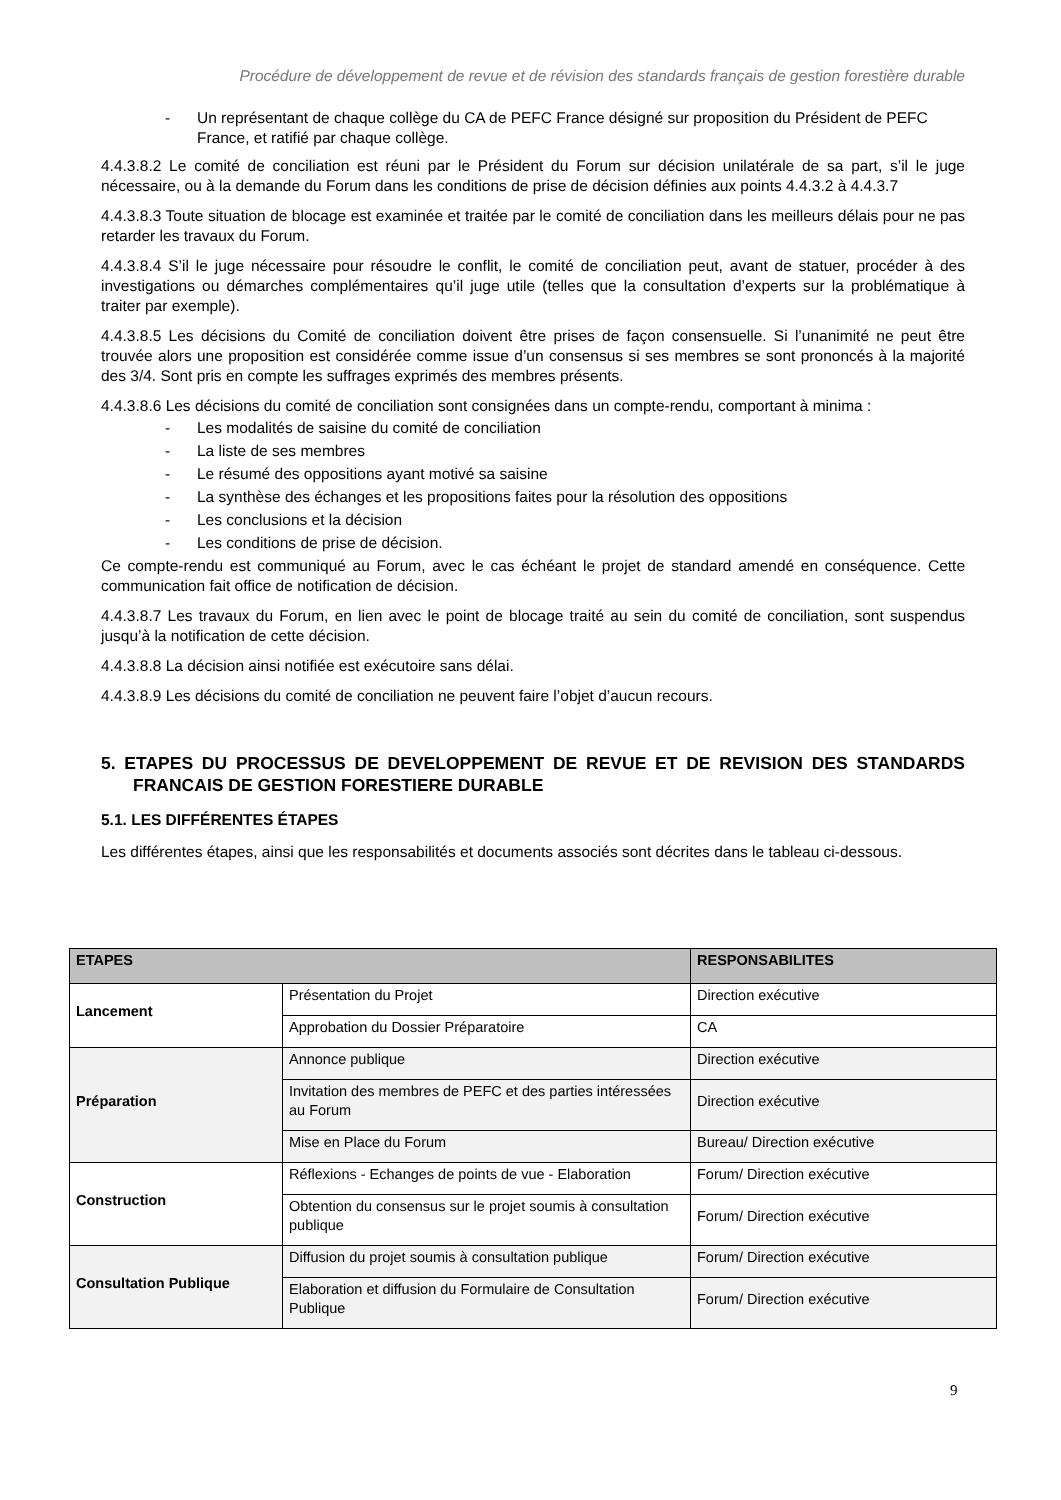Procédure de développement de revue et de révision des standards français de gestion forestière durable
- Un représentant de chaque collège du CA de PEFC France désigné sur proposition du Président de PEFC France, et ratifié par chaque collège.
4.4.3.8.2 Le comité de conciliation est réuni par le Président du Forum sur décision unilatérale de sa part, s’il le juge nécessaire, ou à la demande du Forum dans les conditions de prise de décision définies aux points 4.4.3.2 à 4.4.3.7
4.4.3.8.3 Toute situation de blocage est examinée et traitée par le comité de conciliation dans les meilleurs délais pour ne pas retarder les travaux du Forum.
4.4.3.8.4 S’il le juge nécessaire pour résoudre le conflit, le comité de conciliation peut, avant de statuer, procéder à des investigations ou démarches complémentaires qu’il juge utile (telles que la consultation d’experts sur la problématique à traiter par exemple).
4.4.3.8.5 Les décisions du Comité de conciliation doivent être prises de façon consensuelle. Si l’unanimité ne peut être trouvée alors une proposition est considérée comme issue d’un consensus si ses membres se sont prononcés à la majorité des 3/4. Sont pris en compte les suffrages exprimés des membres présents.
4.4.3.8.6 Les décisions du comité de conciliation sont consignées dans un compte-rendu, comportant à minima :
- Les modalités de saisine du comité de conciliation
- La liste de ses membres
- Le résumé des oppositions ayant motivé sa saisine
- La synthèse des échanges et les propositions faites pour la résolution des oppositions
- Les conclusions et la décision
- Les conditions de prise de décision.
Ce compte-rendu est communiqué au Forum, avec le cas échéant le projet de standard amendé en conséquence. Cette communication fait office de notification de décision.
4.4.3.8.7 Les travaux du Forum, en lien avec le point de blocage traité au sein du comité de conciliation, sont suspendus jusqu’à la notification de cette décision.
4.4.3.8.8 La décision ainsi notifiée est exécutoire sans délai.
4.4.3.8.9 Les décisions du comité de conciliation ne peuvent faire l’objet d’aucun recours.
5. ETAPES DU PROCESSUS DE DEVELOPPEMENT DE REVUE ET DE REVISION DES STANDARDS FRANCAIS DE GESTION FORESTIERE DURABLE
5.1. LES DIFFÉRENTES ÉTAPES
Les différentes étapes, ainsi que les responsabilités et documents associés sont décrites dans le tableau ci-dessous.
| ETAPES | | RESPONSABILITES |
| --- | --- | --- |
| Lancement | Présentation du Projet | Direction exécutive |
| | Approbation du Dossier Préparatoire | CA |
| Préparation | Annonce publique | Direction exécutive |
| | Invitation des membres de PEFC et des parties intéressées au Forum | Direction exécutive |
| | Mise en Place du Forum | Bureau/ Direction exécutive |
| Construction | Réflexions - Echanges de points de vue - Elaboration | Forum/ Direction exécutive |
| | Obtention du consensus sur le projet soumis à consultation publique | Forum/ Direction exécutive |
| Consultation Publique | Diffusion du projet soumis à consultation publique | Forum/ Direction exécutive |
| | Elaboration et diffusion du Formulaire de Consultation Publique | Forum/ Direction exécutive |
9